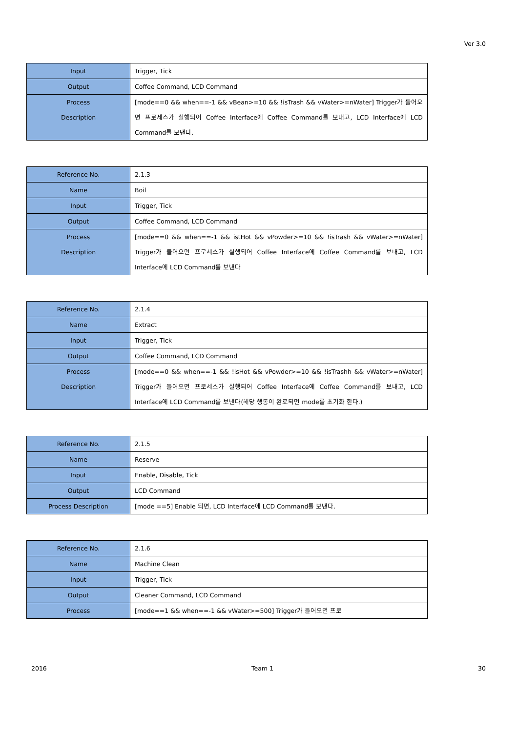Ver 3.0
| Input | Trigger, Tick |
| Output | Coffee Command, LCD Command |
| Process Description | [mode==0 && when==-1 && vBean>=10 && !isTrash && vWater>=nWater] Trigger가 들어오면 프로세스가 실행되어 Coffee Interface에 Coffee Command를 보내고, LCD Interface에 LCD Command를 보낸다. |
| Reference No. | 2.1.3 |
| Name | Boil |
| Input | Trigger, Tick |
| Output | Coffee Command, LCD Command |
| Process Description | [mode==0 && when==-1 && istHot && vPowder>=10 && !isTrash && vWater>=nWater] Trigger가 들어오면 프로세스가 실행되어 Coffee Interface에 Coffee Command를 보내고, LCD Interface에 LCD Command를 보낸다 |
| Reference No. | 2.1.4 |
| Name | Extract |
| Input | Trigger, Tick |
| Output | Coffee Command, LCD Command |
| Process Description | [mode==0 && when==-1 && !isHot && vPowder>=10 && !isTrashh && vWater>=nWater] Trigger가 들어오면 프로세스가 실행되어 Coffee Interface에 Coffee Command를 보내고, LCD Interface에 LCD Command를 보낸다(해당 행동이 완료되면 mode를 초기화 한다.) |
| Reference No. | 2.1.5 |
| Name | Reserve |
| Input | Enable, Disable, Tick |
| Output | LCD Command |
| Process Description | [mode ==5] Enable 되면, LCD Interface에 LCD Command를 보낸다. |
| Reference No. | 2.1.6 |
| Name | Machine Clean |
| Input | Trigger, Tick |
| Output | Cleaner Command, LCD Command |
| Process | [mode==1 && when==-1 && vWater>=500] Trigger가 들어오면 프로 |
2016 Team 1 30